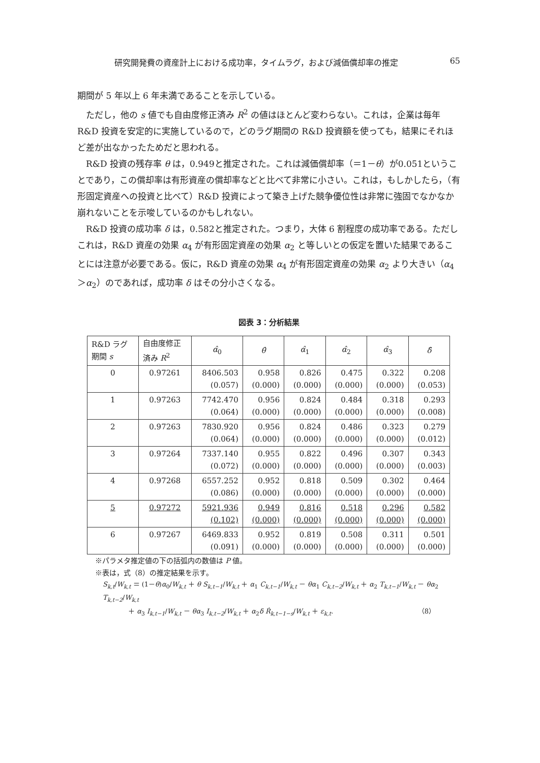研究開発費の資産計上における成功率，タイムラグ，および減価償却率の推定 65
期間が 5 年以上 6 年未満であることを示している。
ただし，他の s 値でも自由度修正済み R<sup>2</sup> の値はほとんど変わらない。これは，企業は毎年 R&D 投資を安定的に実施しているので，どのラグ期間の R&D 投資額を使っても，結果にそれほど差が出なかったためだと思われる。
R&D 投資の残存率 θ は，0.949と推定された。これは減価償却率（＝1－θ）が0.051ということであり，この償却率は有形資産の償却率などと比べて非常に小さい。これは，もしかしたら，（有形固定資産への投資と比べて）R&D 投資によって築き上げた競争優位性は非常に強固でなかなか崩れないことを示唆しているのかもしれない。
R&D 投資の成功率 δ は，0.582と推定された。つまり，大体 6 割程度の成功率である。ただしこれは，R&D 資産の効果 α<sub>4</sub> が有形固定資産の効果 α<sub>2</sub> と等しいとの仮定を置いた結果であることには注意が必要である。仮に，R&D 資産の効果 α<sub>4</sub> が有形固定資産の効果 α<sub>2</sub> より大きい（α<sub>4</sub>＞α<sub>2</sub>）のであれば，成功率 δ はその分小さくなる。
図表 3：分析結果
| R&D ラグ 期間 s | 自由度修正 済み R<sup>2</sup> | α̂<sub>0</sub> | θ̂ | α̂<sub>1</sub> | α̂<sub>2</sub> | α̂<sub>3</sub> | δ̂ |
| --- | --- | --- | --- | --- | --- | --- | --- |
| 0 | 0.97261 | 8406.503 (0.057) | 0.958 (0.000) | 0.826 (0.000) | 0.475 (0.000) | 0.322 (0.000) | 0.208 (0.053) |
| 1 | 0.97263 | 7742.470 (0.064) | 0.956 (0.000) | 0.824 (0.000) | 0.484 (0.000) | 0.318 (0.000) | 0.293 (0.008) |
| 2 | 0.97263 | 7830.920 (0.064) | 0.956 (0.000) | 0.824 (0.000) | 0.486 (0.000) | 0.323 (0.000) | 0.279 (0.012) |
| 3 | 0.97264 | 7337.140 (0.072) | 0.955 (0.000) | 0.822 (0.000) | 0.496 (0.000) | 0.307 (0.000) | 0.343 (0.003) |
| 4 | 0.97268 | 6557.252 (0.086) | 0.952 (0.000) | 0.818 (0.000) | 0.509 (0.000) | 0.302 (0.000) | 0.464 (0.000) |
| 5 | 0.97272 | 5921.936 (0.102) | 0.949 (0.000) | 0.816 (0.000) | 0.518 (0.000) | 0.296 (0.000) | 0.582 (0.000) |
| 6 | 0.97267 | 6469.833 (0.091) | 0.952 (0.000) | 0.819 (0.000) | 0.508 (0.000) | 0.311 (0.000) | 0.501 (0.000) |
※パラメタ推定値の下の括弧内の数値は P 値。
※表は，式（8）の推定結果を示す。
S<sub>k,t</sub>/W<sub>k,t</sub> ＝ (1－θ)α<sub>0</sub>/W<sub>k,t</sub> ＋ θ S<sub>k,t−1</sub>/W<sub>k,t</sub> ＋ α<sub>1</sub> C<sub>k,t−1</sub>/W<sub>k,t</sub> － θα<sub>1</sub> C<sub>k,t−2</sub>/W<sub>k,t</sub> ＋ α<sub>2</sub> T<sub>k,t−1</sub>/W<sub>k,t</sub> － θα<sub>2</sub> T<sub>k,t−2</sub>/W<sub>k,t</sub>
＋ α<sub>3</sub> I<sub>k,t−1</sub>/W<sub>k,t</sub> － θα<sub>3</sub> I<sub>k,t−2</sub>/W<sub>k,t</sub> ＋ α<sub>2</sub>δ Ṙ<sub>k,t−1−s</sub>/W<sub>k,t</sub> ＋ ε<sub>k,t</sub>. （8）